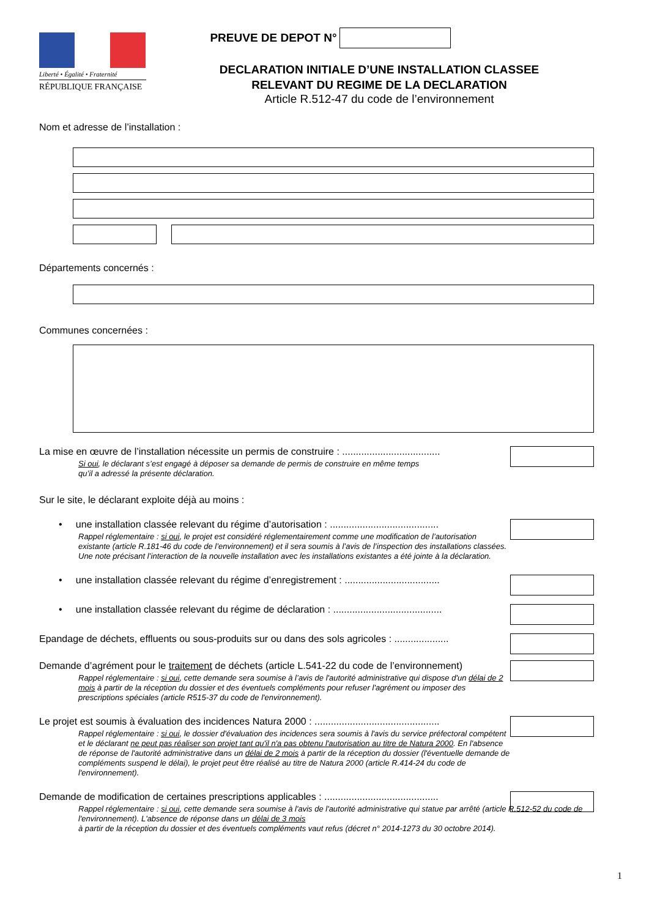Liberté • Égalité • Fraternité
RÉPUBLIQUE FRANÇAISE
PREUVE DE DEPOT N°
DECLARATION INITIALE D’UNE INSTALLATION CLASSEE
RELEVANT DU REGIME DE LA DECLARATION
Article R.512-47 du code de l’environnement
Nom et adresse de l’installation :
Départements concernés :
Communes concernées :
La mise en œuvre de l’installation nécessite un permis de construire : ....................................
Si oui, le déclarant s’est engagé à déposer sa demande de permis de construire en même temps
qu’il a adressé la présente déclaration.
Sur le site, le déclarant exploite déjà au moins :
• une installation classée relevant du régime d’autorisation : ........................................
Rappel réglementaire : si oui, le projet est considéré réglementairement comme une modification de l’autorisation existante (article R.181-46 du code de l’environnement) et il sera soumis à l’avis de l’inspection des installations classées. Une note précisant l’interaction de la nouvelle installation avec les installations existantes a été jointe à la déclaration.
• une installation classée relevant du régime d’enregistrement : ...................................
• une installation classée relevant du régime de déclaration : ........................................
Epandage de déchets, effluents ou sous-produits sur ou dans des sols agricoles : ....................
Demande d’agrément pour le traitement de déchets (article L.541-22 du code de l’environnement)
Rappel réglementaire : si oui, cette demande sera soumise à l’avis de l'autorité administrative qui dispose d'un délai de 2 mois à partir de la réception du dossier et des éventuels compléments pour refuser l'agrément ou imposer des prescriptions spéciales (article R515-37 du code de l'environnement).
Le projet est soumis à évaluation des incidences Natura 2000 : ..............................................
Rappel réglementaire : si oui, le dossier d'évaluation des incidences sera soumis à l'avis du service préfectoral compétent et le déclarant ne peut pas réaliser son projet tant qu'il n'a pas obtenu l'autorisation au titre de Natura 2000. En l'absence de réponse de l'autorité administrative dans un délai de 2 mois à partir de la réception du dossier (l'éventuelle demande de compléments suspend le délai), le projet peut être réalisé au titre de Natura 2000 (article R.414-24 du code de l'environnement).
Demande de modification de certaines prescriptions applicables : ..........................................
Rappel réglementaire : si oui, cette demande sera soumise à l'avis de l'autorité administrative qui statue par arrêté (article R.512-52 du code de l'environnement). L'absence de réponse dans un délai de 3 mois
à partir de la réception du dossier et des éventuels compléments vaut refus (décret n° 2014-1273 du 30 octobre 2014).
1